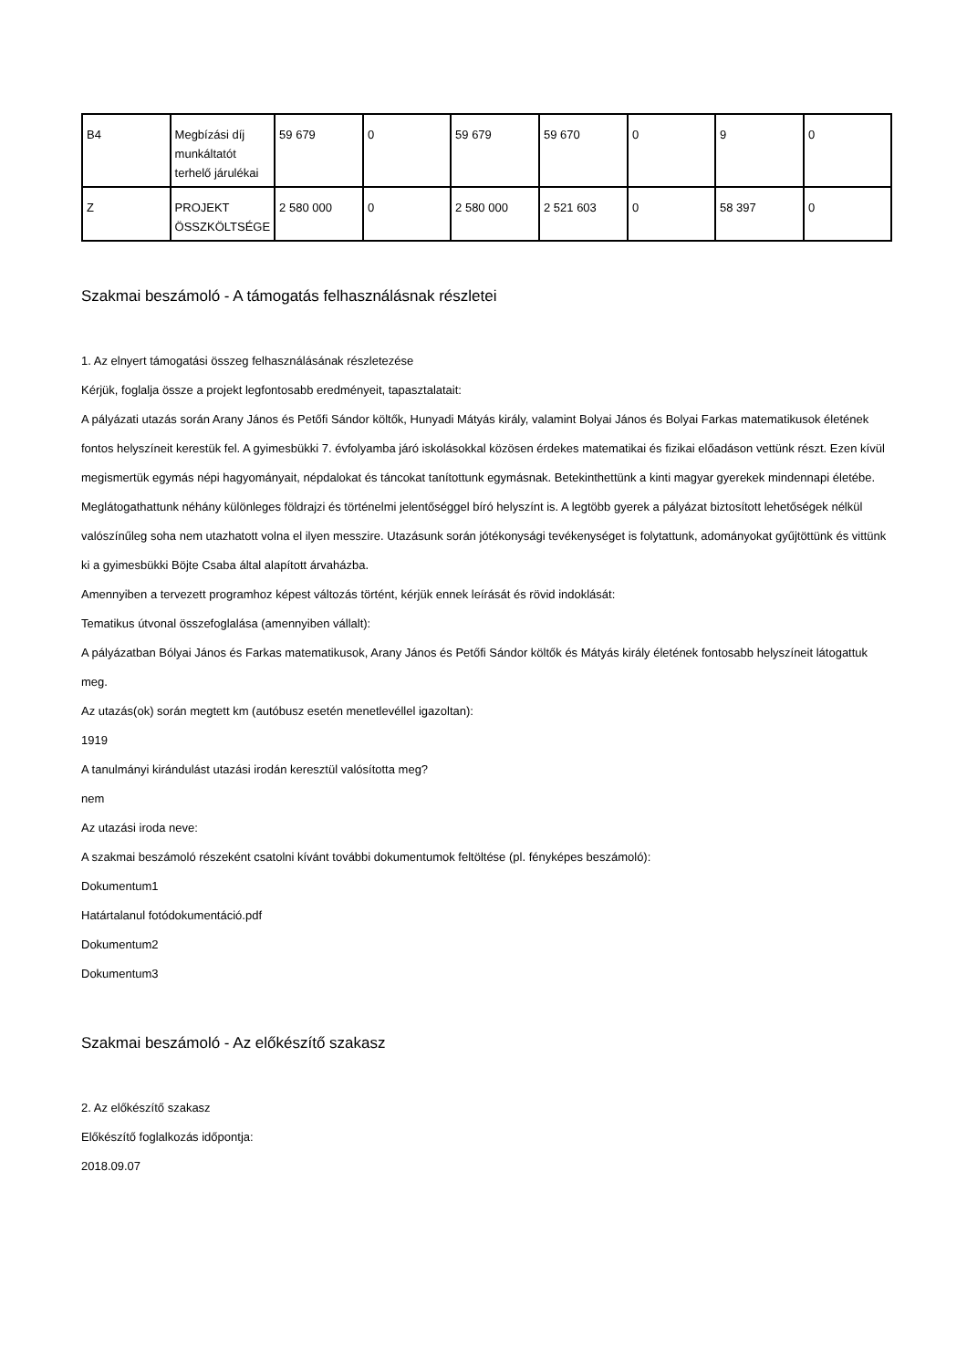| B4 | Megbízási díj munkáltatót terhelő járulékai | 59 679 | 0 | 59 679 | 59 670 | 0 | 9 | 0 |
| Z | PROJEKT ÖSSZKÖLTSÉGE | 2 580 000 | 0 | 2 580 000 | 2 521 603 | 0 | 58 397 | 0 |
Szakmai beszámoló - A támogatás felhasználásnak részletei
1. Az elnyert támogatási összeg felhasználásának részletezése
Kérjük, foglalja össze a projekt legfontosabb eredményeit, tapasztalatait:
A pályázati utazás során Arany János és Petőfi Sándor költők, Hunyadi Mátyás király, valamint Bolyai János és Bolyai Farkas matematikusok életének fontos helyszíneit kerestük fel. A gyimesbükki 7. évfolyamba járó iskolásokkal közösen érdekes matematikai és fizikai előadáson vettünk részt. Ezen kívül megismertük egymás népi hagyományait, népdalokat és táncokat tanítottunk egymásnak. Betekinthettünk a kinti magyar gyerekek mindennapi életébe. Meglátogathattunk néhány különleges földrajzi és történelmi jelentőséggel bíró helyszínt is. A legtöbb gyerek a pályázat biztosított lehetőségek nélkül valószínűleg soha nem utazhatott volna el ilyen messzire. Utazásunk során jótékonysági tevékenységet is folytattunk, adományokat gyűjtöttünk és vittünk ki a gyimesbükki Böjte Csaba által alapított árvaházba.
Amennyiben a tervezett programhoz képest változás történt, kérjük ennek leírását és rövid indoklását:
Tematikus útvonal összefoglalása (amennyiben vállalt):
A pályázatban Bólyai János és Farkas matematikusok, Arany János és Petőfi Sándor költők és Mátyás király életének fontosabb helyszíneit látogattuk meg.
Az utazás(ok) során megtett km (autóbusz esetén menetlevéllel igazoltan):
1919
A tanulmányi kirándulást utazási irodán keresztül valósította meg?
nem
Az utazási iroda neve:
A szakmai beszámoló részeként csatolni kívánt további dokumentumok feltöltése (pl. fényképes beszámoló):
Dokumentum1
Határtalanul fotódokumentáció.pdf
Dokumentum2
Dokumentum3
Szakmai beszámoló - Az előkészítő szakasz
2. Az előkészítő szakasz
Előkészítő foglalkozás időpontja:
2018.09.07